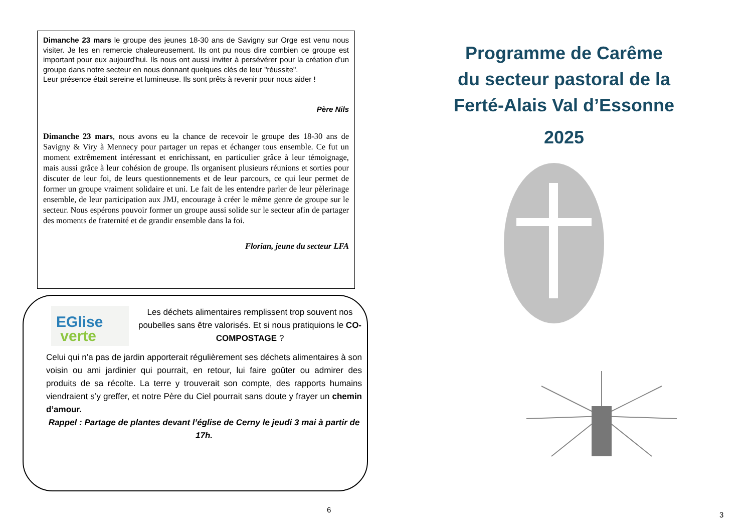Dimanche 23 mars le groupe des jeunes 18-30 ans de Savigny sur Orge est venu nous visiter. Je les en remercie chaleureusement. Ils ont pu nous dire combien ce groupe est important pour eux aujourd'hui. Ils nous ont aussi inviter à persévérer pour la création d'un groupe dans notre secteur en nous donnant quelques clés de leur "réussite".
Leur présence était sereine et lumineuse. Ils sont prêts à revenir pour nous aider !
Père Nils
Dimanche 23 mars, nous avons eu la chance de recevoir le groupe des 18-30 ans de Savigny & Viry à Mennecy pour partager un repas et échanger tous ensemble. Ce fut un moment extrêmement intéressant et enrichissant, en particulier grâce à leur témoignage, mais aussi grâce à leur cohésion de groupe. Ils organisent plusieurs réunions et sorties pour discuter de leur foi, de leurs questionnements et de leur parcours, ce qui leur permet de former un groupe vraiment solidaire et uni. Le fait de les entendre parler de leur pèlerinage ensemble, de leur participation aux JMJ, encourage à créer le même genre de groupe sur le secteur. Nous espérons pouvoir former un groupe aussi solide sur le secteur afin de partager des moments de fraternité et de grandir ensemble dans la foi.
Florian, jeune du secteur LFA
EGlise
verte
Les déchets alimentaires remplissent trop souvent nos poubelles sans être valorisés. Et si nous pratiquions le CO-COMPOSTAGE ?
Celui qui n’a pas de jardin apporterait régulièrement ses déchets alimentaires à son voisin ou ami jardinier qui pourrait, en retour, lui faire goûter ou admirer des produits de sa récolte. La terre y trouverait son compte, des rapports humains viendraient s’y greffer, et notre Père du Ciel pourrait sans doute y frayer un chemin d’amour.
Rappel : Partage de plantes devant l’église de Cerny le jeudi 3 mai à partir de 17h.
6
Programme de Carême
du secteur pastoral de la
Ferté-Alais Val d’Essonne
2025
3